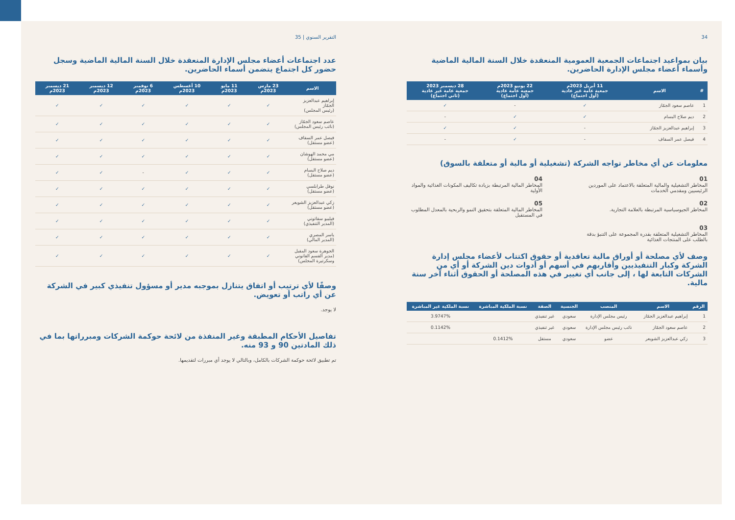34
بيان بمواعيد اجتماعات الجمعية العمومية المنعقدة خلال السنة المالية الماضية وأسماء أعضاء مجلس الإدارة الحاضرين.
| # | الاسم | 11 أبريل 2023م جمعية عامة غير عادية (أول اجتماع) | 22 يونيو 2023م جمعية عامة عادية (أول اجتماع) | 28 ديسمبر 2023 جمعية عامة غير عادية (ثاني اجتماع) |
| --- | --- | --- | --- | --- |
| 1 | عاصم سعود الجمّاز | ✓ | - | ✓ |
| 2 | ديم صلاح البسام | ✓ | ✓ | - |
| 3 | إبراهيم عبدالعزيز الجمّاز | - | ✓ | ✓ |
| 4 | فيصل عمر السقاف | - | ✓ | - |
معلومات عن أي مخاطر تواجه الشركة (تشغيلية أو مالية أو متعلقة بالسوق)
01
المخاطر التشغيلية والمالية المتعلقة بالاعتماد على الموردين الرئيسيين ومقدمي الخدمات
04
المخاطر المالية المرتبطة بزيادة تكاليف المكونات الغذائية والمواد الأولية
02
المخاطر الجيوسياسية المرتبطة بالعلامة التجارية.
05
المخاطر المالية المتعلقة بتحقيق النمو والربحية بالمعدل المطلوب في المستقبل
03
المخاطر التشغيلية المتعلقة بقدرة المجموعة على التنبؤ بدقة بالطلب على المنتجات الغذائية
وصف لأي مصلحة أو أوراق مالية تعاقدية أو حقوق اكتتاب لأعضاء مجلس إدارة الشركة وكبار التنفيذيين وأقاربهم في أسهم أو أدوات دين الشركة أو أي من الشركات التابعة لها ، إلى جانب أي تغيير في هذه المصلحة أو الحقوق أثناء آخر سنة مالية.
| الرقم | الاسم | المنصب | الجنسية | الصفة | نسبة الملكية المباشرة | نسبة الملكية غير المباشرة |
| --- | --- | --- | --- | --- | --- | --- |
| 1 | إبراهيم عبدالعزيز الجمّاز | رئيس مجلس الإدارة | سعودي | غير تنفيذي | | 3.9747% |
| 2 | عاصم سعود الجمّاز | نائب رئيس مجلس الإدارة | سعودي | غير تنفيذي | | 0.1142% |
| 3 | زكي عبدالعزيز الشويعر | عضو | سعودي | مستقل | 0.1412% | |
التقرير السنوي | 35
عدد اجتماعات أعضاء مجلس الإدارة المنعقدة خلال السنة المالية الماضية وسجل حضور كل اجتماع يتضمن أسماء الحاضرين.
| الاسم | 23 مارس 2023م | 11 مايو 2023م | 10 أغسطس 2023م | 6 نوفمبر 2023م | 12 ديسمبر 2023م | 21 ديسمبر 2023م |
| --- | --- | --- | --- | --- | --- | --- |
| إبراهيم عبدالعزيز الجمّاز (رئيس المجلس) | ✓ | ✓ | ✓ | ✓ | ✓ | ✓ |
| عاصم سعود الجمّاز (نائب رئيس المجلس) | ✓ | ✓ | ✓ | ✓ | ✓ | ✓ |
| فيصل عمر السقاف (عضو مستقل) | ✓ | ✓ | ✓ | ✓ | ✓ | ✓ |
| مي محمد الهوشان (عضو مستقل) | ✓ | ✓ | ✓ | ✓ | ✓ | ✓ |
| ديم صلاح البسام (عضو مستقل) | ✓ | ✓ | ✓ | - | ✓ | ✓ |
| نوفل طرابلسي (عضو مستقل) | ✓ | ✓ | ✓ | ✓ | ✓ | ✓ |
| زكي عبدالعزيز الشويعر (عضو مستقل) | ✓ | ✓ | ✓ | ✓ | ✓ | ✓ |
| فيليبو سقاتوني (المدير التنفيذي) | ✓ | ✓ | ✓ | ✓ | ✓ | ✓ |
| ياسر المصري (المدير المالي) | ✓ | ✓ | ✓ | ✓ | ✓ | ✓ |
| الجوهرة سعود المقبل (مدير القسم القانوني وسكرتيرة المجلس) | ✓ | ✓ | ✓ | ✓ | ✓ | ✓ |
وصفًا لأي ترتيب أو اتفاق يتنازل بموجبه مدير أو مسؤول تنفيذي كبير في الشركة عن أي راتب أو تعويض.
لا يوجد.
تفاصيل الأحكام المطبقة وغير المنفذة من لائحة حوكمة الشركات ومبرراتها بما في ذلك المادتين 90 و 93 منه.
تم تطبيق لائحة حوكمة الشركات بالكامل، وبالتالي لا يوجد أي مبررات لتقديمها.